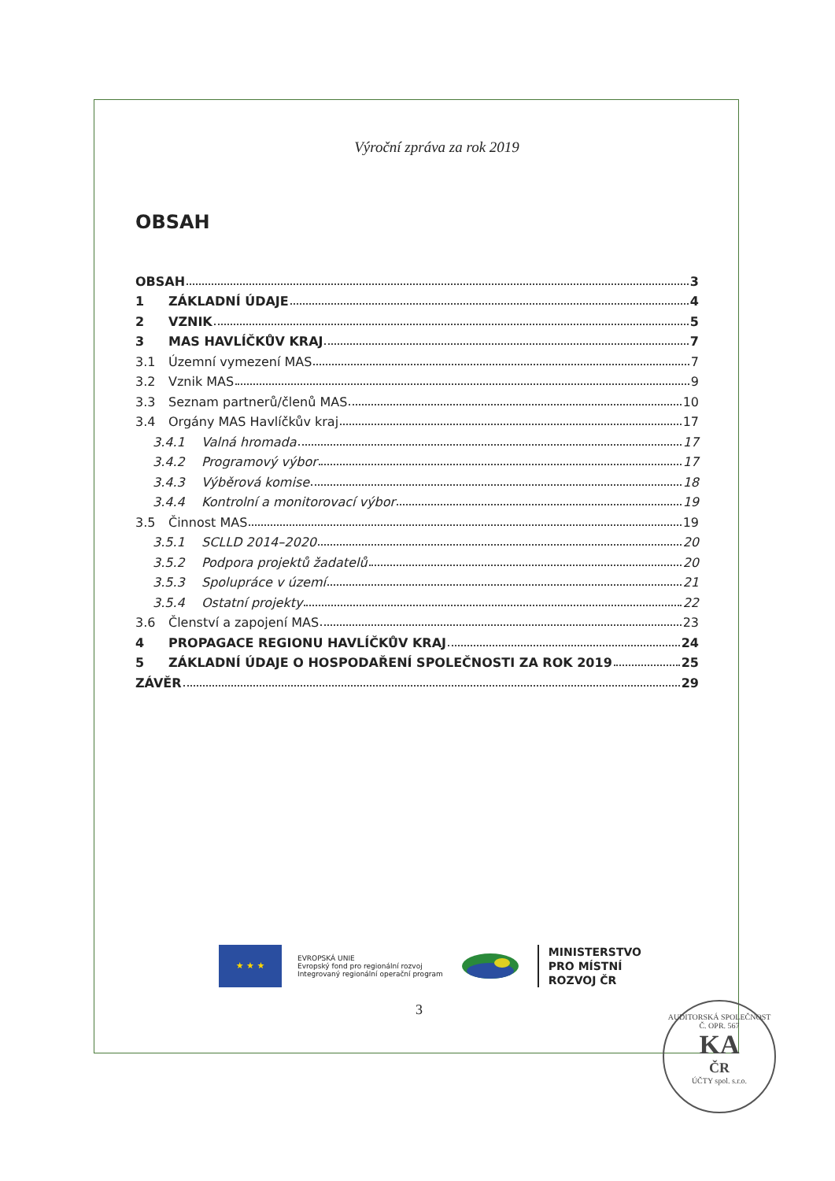Výroční zpráva za rok 2019
OBSAH
OBSAH 3
1 ZÁKLADNÍ ÚDAJE 4
2 VZNIK 5
3 MAS HAVLÍČKŮV KRAJ 7
3.1 Územní vymezení MAS 7
3.2 Vznik MAS 9
3.3 Seznam partnerů/členů MAS 10
3.4 Orgány MAS Havlíčkův kraj 17
3.4.1 Valná hromada 17
3.4.2 Programový výbor 17
3.4.3 Výběrová komise 18
3.4.4 Kontrolní a monitorovací výbor 19
3.5 Činnost MAS 19
3.5.1 SCLLD 2014–2020 20
3.5.2 Podpora projektů žadatelů 20
3.5.3 Spolupráce v území 21
3.5.4 Ostatní projekty 22
3.6 Členství a zapojení MAS 23
4 PROPAGACE REGIONU HAVLÍČKŮV KRAJ 24
5 ZÁKLADNÍ ÚDAJE O HOSPODAŘENÍ SPOLEČNOSTI ZA ROK 2019 25
ZÁVĚR 29
★ ★ ★
EVROPSKÁ UNIE
Evropský fond pro regionální rozvoj
Integrovaný regionální operační program
MINISTERSTVO
PRO MÍSTNÍ
ROZVOJ ČR
3
AUDITORSKÁ SPOLEČNOST Č. OPR. 567
KA
ČR
ÚČTY spol. s.r.o.